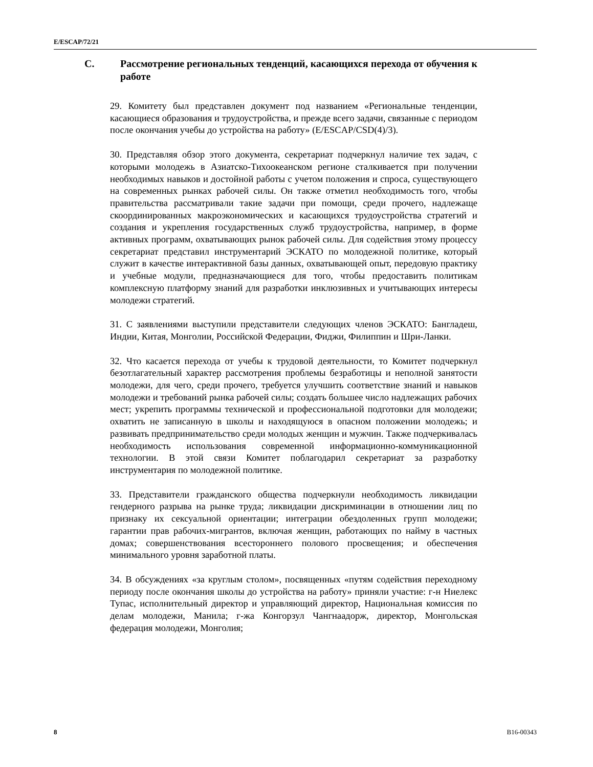E/ESCAP/72/21
C. Рассмотрение региональных тенденций, касающихся перехода от обучения к работе
29. Комитету был представлен документ под названием «Региональные тенденции, касающиеся образования и трудоустройства, и прежде всего задачи, связанные с периодом после окончания учебы до устройства на работу» (E/ESCAP/CSD(4)/3).
30. Представляя обзор этого документа, секретариат подчеркнул наличие тех задач, с которыми молодежь в Азиатско-Тихоокеанском регионе сталкивается при получении необходимых навыков и достойной работы с учетом положения и спроса, существующего на современных рынках рабочей силы. Он также отметил необходимость того, чтобы правительства рассматривали такие задачи при помощи, среди прочего, надлежаще скоординированных макроэкономических и касающихся трудоустройства стратегий и создания и укрепления государственных служб трудоустройства, например, в форме активных программ, охватывающих рынок рабочей силы. Для содействия этому процессу секретариат представил инструментарий ЭСКАТО по молодежной политике, который служит в качестве интерактивной базы данных, охватывающей опыт, передовую практику и учебные модули, предназначающиеся для того, чтобы предоставить политикам комплексную платформу знаний для разработки инклюзивных и учитывающих интересы молодежи стратегий.
31. С заявлениями выступили представители следующих членов ЭСКАТО: Бангладеш, Индии, Китая, Монголии, Российской Федерации, Фиджи, Филиппин и Шри-Ланки.
32. Что касается перехода от учебы к трудовой деятельности, то Комитет подчеркнул безотлагательный характер рассмотрения проблемы безработицы и неполной занятости молодежи, для чего, среди прочего, требуется улучшить соответствие знаний и навыков молодежи и требований рынка рабочей силы; создать большее число надлежащих рабочих мест; укрепить программы технической и профессиональной подготовки для молодежи; охватить не записанную в школы и находящуюся в опасном положении молодежь; и развивать предпринимательство среди молодых женщин и мужчин. Также подчеркивалась необходимость использования современной информационно-коммуникационной технологии. В этой связи Комитет поблагодарил секретариат за разработку инструментария по молодежной политике.
33. Представители гражданского общества подчеркнули необходимость ликвидации гендерного разрыва на рынке труда; ликвидации дискриминации в отношении лиц по признаку их сексуальной ориентации; интеграции обездоленных групп молодежи; гарантии прав рабочих-мигрантов, включая женщин, работающих по найму в частных домах; совершенствования всестороннего полового просвещения; и обеспечения минимального уровня заработной платы.
34. В обсуждениях «за круглым столом», посвященных «путям содействия переходному периоду после окончания школы до устройства на работу» приняли участие: г-н Ниелекс Тупас, исполнительный директор и управляющий директор, Национальная комиссия по делам молодежи, Манила; г-жа Конгорзул Чангнаадорж, директор, Монгольская федерация молодежи, Монголия;
8 B16-00343